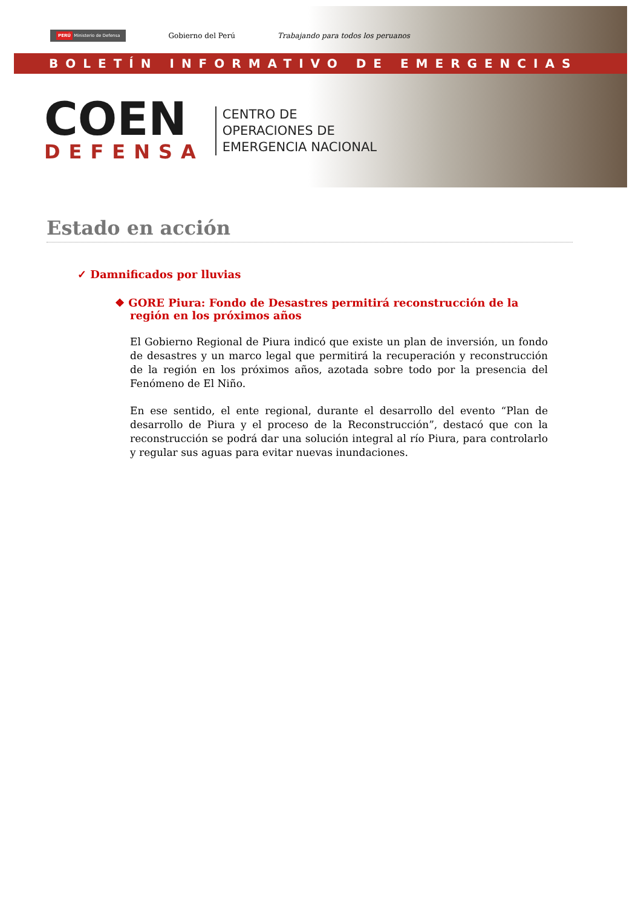PERÚ Ministerio de Defensa Gobierno del Perú Trabajando para todos los peruanos
BOLETÍN INFORMATIVO DE EMERGENCIAS
COEN
DEFENSA
CENTRO DE
OPERACIONES DE
EMERGENCIA NACIONAL
Estado en acción
✓ Damnificados por lluvias
❖ GORE Piura: Fondo de Desastres permitirá reconstrucción de la región en los próximos años
El Gobierno Regional de Piura indicó que existe un plan de inversión, un fondo de desastres y un marco legal que permitirá la recuperación y reconstrucción de la región en los próximos años, azotada sobre todo por la presencia del Fenómeno de El Niño.
En ese sentido, el ente regional, durante el desarrollo del evento “Plan de desarrollo de Piura y el proceso de la Reconstrucción”, destacó que con la reconstrucción se podrá dar una solución integral al río Piura, para controlarlo y regular sus aguas para evitar nuevas inundaciones.